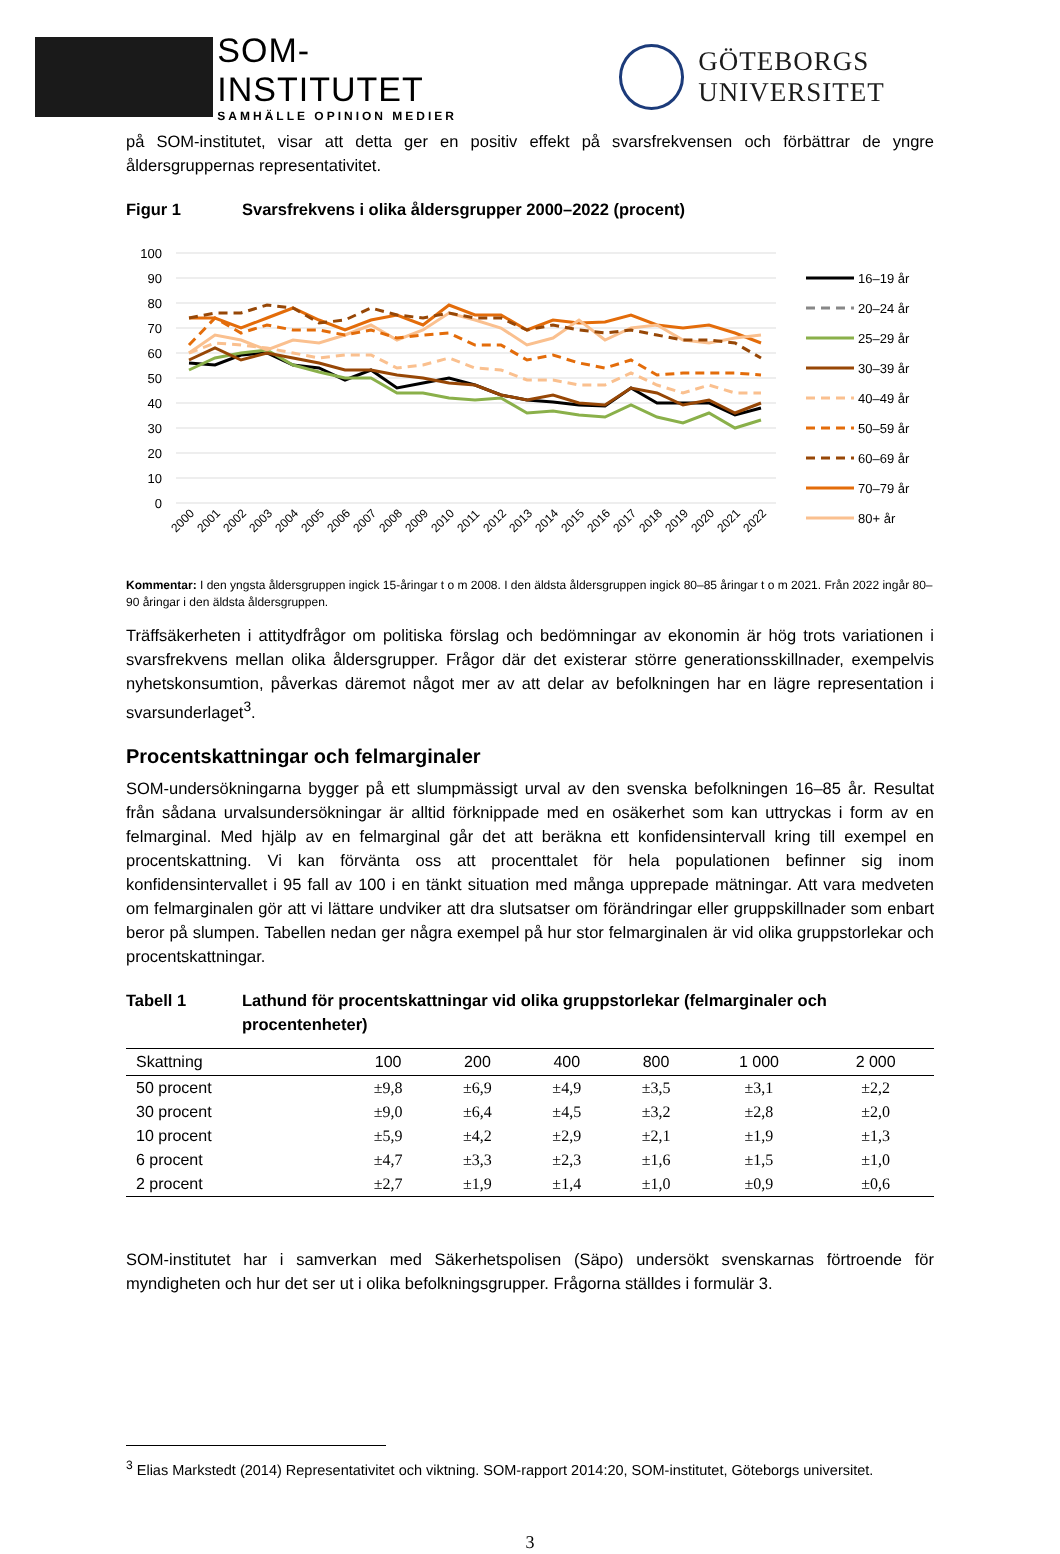SOM-INSTITUTET
SAMHÄLLE OPINION MEDIER
GÖTEBORGS UNIVERSITET
på SOM-institutet, visar att detta ger en positiv effekt på svarsfrekvensen och förbättrar de yngre åldersgruppernas representativitet.
Figur 1 Svarsfrekvens i olika åldersgrupper 2000–2022 (procent)
100
90
80
70
60
50
40
30
20
10
0
2000
2001
2002
2003
2004
2005
2006
2007
2008
2009
2010
2011
2012
2013
2014
2015
2016
2017
2018
2019
2020
2021
2022
16–19 år
20–24 år
25–29 år
30–39 år
40–49 år
50–59 år
60–69 år
70–79 år
80+ år
Kommentar: I den yngsta åldersgruppen ingick 15-åringar t o m 2008. I den äldsta åldersgruppen ingick 80–85 åringar t o m 2021. Från 2022 ingår 80–90 åringar i den äldsta åldersgruppen.
Träffsäkerheten i attitydfrågor om politiska förslag och bedömningar av ekonomin är hög trots variationen i svarsfrekvens mellan olika åldersgrupper. Frågor där det existerar större generationsskillnader, exempelvis nyhetskonsumtion, påverkas däremot något mer av att delar av befolkningen har en lägre representation i svarsunderlaget<sup>3</sup>.
Procentskattningar och felmarginaler
SOM-undersökningarna bygger på ett slumpmässigt urval av den svenska befolkningen 16–85 år. Resultat från sådana urvalsundersökningar är alltid förknippade med en osäkerhet som kan uttryckas i form av en felmarginal. Med hjälp av en felmarginal går det att beräkna ett konfidensintervall kring till exempel en procentskattning. Vi kan förvänta oss att procenttalet för hela populationen befinner sig inom konfidensintervallet i 95 fall av 100 i en tänkt situation med många upprepade mätningar. Att vara medveten om felmarginalen gör att vi lättare undviker att dra slutsatser om förändringar eller gruppskillnader som enbart beror på slumpen. Tabellen nedan ger några exempel på hur stor felmarginalen är vid olika gruppstorlekar och procentskattningar.
Tabell 1 Lathund för procentskattningar vid olika gruppstorlekar (felmarginaler och procentenheter)
| Skattning | 100 | 200 | 400 | 800 | 1 000 | 2 000 |
| --- | --- | --- | --- | --- | --- | --- |
| 50 procent | ±9,8 | ±6,9 | ±4,9 | ±3,5 | ±3,1 | ±2,2 |
| 30 procent | ±9,0 | ±6,4 | ±4,5 | ±3,2 | ±2,8 | ±2,0 |
| 10 procent | ±5,9 | ±4,2 | ±2,9 | ±2,1 | ±1,9 | ±1,3 |
| 6 procent | ±4,7 | ±3,3 | ±2,3 | ±1,6 | ±1,5 | ±1,0 |
| 2 procent | ±2,7 | ±1,9 | ±1,4 | ±1,0 | ±0,9 | ±0,6 |
SOM-institutet har i samverkan med Säkerhetspolisen (Säpo) undersökt svenskarnas förtroende för myndigheten och hur det ser ut i olika befolkningsgrupper. Frågorna ställdes i formulär 3.
<sup>3</sup> Elias Markstedt (2014) Representativitet och viktning. SOM-rapport 2014:20, SOM-institutet, Göteborgs universitet.
3